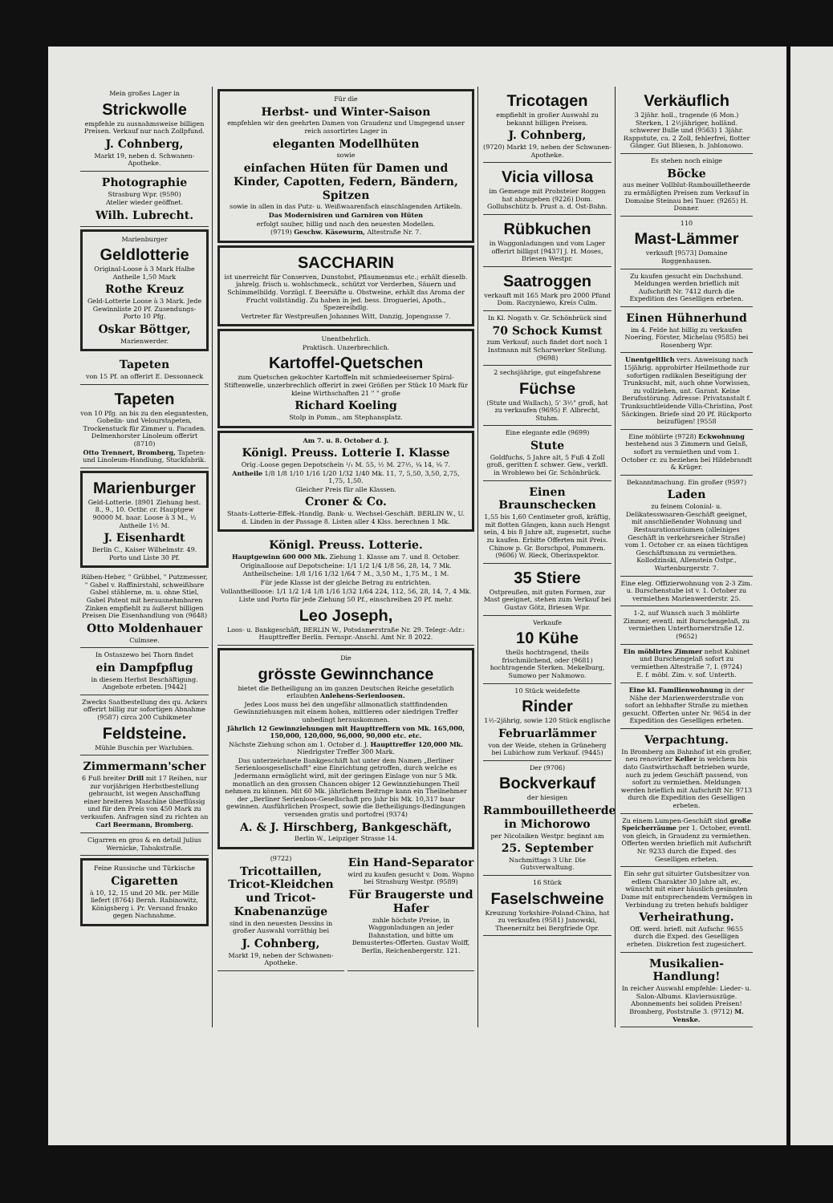Mein großes Lager in
Strickwolle
empfehle zu ausnahmsweise billigen Preisen. Verkauf nur nach Zollpfund.
J. Cohnberg,
Markt 19, neben d. Schwanen-Apotheke.
Photographie
Strasburg Wpr. (9590)
Atelier wieder geöffnet.
Wilh. Lubrecht.
Marienburger
Geldlotterie
Original-Loose à 3 Mark Halbe Antheile 1,50 Mark
Rothe Kreuz
Geld-Lotterie Loose à 3 Mark. Jede Gewinnliste 20 Pf. Zusendungs-Porto 10 Pfg.
Oskar Böttger,
Marienwerder.
Tapeten
von 15 Pf. an offerirt E. Dessonneck
Tapeten
von 10 Pfg. an bis zu den elegantesten, Gobelin- und Velourstapeten, Trockenstuck für Zimmer u. Facaden. Delmenhorster Linoleum offerirt (8710)
Otto Trennert, Bromberg, Tapeten- und Linoleum-Handlung, Stuckfabrik.
Marienburger
Geld-Lotterie. [8901 Ziehung best. 8., 9., 10. Octbr. cr. Hauptgew 90000 M. baar. Loose à 3 M., ½ Antheile 1½ M.
J. Eisenhardt
Berlin C., Kaiser Wilhelmstr. 49. Porto und Liste 30 Pf.
Rüben-Heber, " Grübbel, " Putzmesser, " Gabel v. Raffinirstahl, schweißbare Gabel stählerne, m. u. ohne Stiel, Gabel Patent mit herausnehmbaren Zinken empfiehlt zu äußerst billigen Preisen Die Eisenhandlung von (9648)
Otto Moldenhauer
Culmsee.
In Ostaszewo bei Thorn findet
ein Dampfpflug
in diesem Herbst Beschäftigung. Angebote erbeten. [9442]
Zwecks Saatbestellung des qu. Ackers offerirt billig zur sofortigen Abnahme (9587) circa 200 Cubikmeter
Feldsteine.
Mühle Buschin per Warlubien.
Zimmermann'scher
6 Fuß breiter Drill mit 17 Reihen, nur zur vorjährigen Herbstbestellung gebraucht, ist wegen Anschaffung einer breiteren Maschine überflüssig und für den Preis von 450 Mark zu verkaufen. Anfragen sind zu richten an
Carl Beermann, Bromberg.
Cigarren en gros & en detail Julius Wernicke, Tabakstraße.
Feine Russische und Türkische
Cigaretten
à 10, 12, 15 und 20 Mk. per Mille liefert (8764) Bernh. Rabinowitz, Königsberg i. Pr. Versand franko gegen Nachnahme.
Für die
Herbst- und Winter-Saison
empfehlen wir den geehrten Damen von Graudenz und Umgegend unser reich assortirtes Lager in
eleganten Modellhüten
sowie
einfachen Hüten für Damen und Kinder, Capotten, Federn, Bändern, Spitzen
sowie in allen in das Putz- u. Weißwaarenfach einschlagenden Artikeln.
Das Modernisiren und Garniren von Hüten
erfolgt sauber, billig und nach den neuesten Modellen.
(9719) Geschw. Käsewurm, Altestraße Nr. 7.
SACCHARIN
ist unerreicht für Conserven, Dunstobst, Pflaumenmus etc.; erhält dieselb. jahrelg. frisch u. wohlschmeck., schützt vor Verderben, Säuern und Schimmelbildg. Vorzügl. f. Beersäfte u. Obstweine, erhält das Aroma der Frucht vollständig. Zu haben in jed. bess. Drogueriei, Apoth., Spezereihdlg.
Vertreter für Westpreußen Johannes Witt, Danzig, Jopengasse 7.
Unentbehrlich.
Praktisch. Unzerbrechlich.
Kartoffel-Quetschen
zum Quetschen gekochter Kartoffeln mit schmiedeeiserner Spiral-Stiftenwelle, unzerbrechlich offerirt in zwei Größen per Stück 10 Mark für kleine Wirthschaften 21 " " große
Richard Koeling
Stolp in Pomm., am Stephansplatz.
Am 7. u. 8. October d. J.
Königl. Preuss. Lotterie I. Klasse
Orig.-Loose gegen Depotschein ¹/₁ M. 55, ½ M. 27½, ¼ 14, ⅛ 7.
Antheile 1/8 1/8 1/10 1/16 1/20 1/32 1/40 Mk. 11, 7, 5,50, 3,50, 2,75, 1,75, 1,50.
Gleicher Preis für alle Klassen.
Croner & Co.
Staats-Lotterie-Effek.-Handlg. Bank- u. Wechsel-Geschäft. BERLIN W., U. d. Linden in der Passage 8. Listen aller 4 Klss. berechnen 1 Mk.
Königl. Preuss. Lotterie.
Hauptgewinn 600 000 Mk. Ziehung 1. Klasse am 7. und 8. October.
Originalloose auf Depotscheine: 1/1 1/2 1/4 1/8 56, 28, 14, 7 Mk.
Antheilscheine: 1/8 1/16 1/32 1/64 7 M., 3,50 M., 1,75 M., 1 M.
Für jede Klasse ist der gleiche Betrag zu entrichten.
Vollantheilloose: 1/1 1/2 1/4 1/8 1/16 1/32 1/64 224, 112, 56, 28, 14, 7, 4 Mk.
Liste und Porto für jede Ziehung 50 Pf., einschreiben 20 Pf. mehr.
Leo Joseph,
Loos- u. Bankgeschäft, BERLIN W., Potsdamerstraße Nr. 29. Telegr.-Adr.: Haupttreffer Berlin. Fernspr.-Anschl. Amt Nr. 8 2022.
Die
grösste Gewinnchance
bietet die Betheiligung an im ganzen Deutschen Reiche gesetzlich erlaubten Anlehens-Serienloosen.
Jedes Loos muss bei den ungefähr allmonatlich stattfindenden Gewinnziehungen mit einem hohen, mittleren oder niedrigen Treffer unbedingt herauskommen.
Jährlich 12 Gewinnziehungen mit Haupttreffern von Mk. 165,000, 150,000, 120,000, 96,000, 90,000 etc. etc.
Nächste Ziehung schon am 1. October d. J. Haupttreffer 120,000 Mk. Niedrigster Treffer 300 Mark.
Das unterzeichnete Bankgeschäft hat unter dem Namen „Berliner Serienloosgesellschaft" eine Einrichtung getroffen, durch welche es Jedermann ermöglicht wird, mit der geringen Einlage von nur 5 Mk. monatlich an den grossen Chancen obiger 12 Gewinnziehungen Theil nehmen zu können. Mit 60 Mk. jährlichem Beitrage kann ein Theilnehmer der „Berliner Serienloos-Gesellschaft pro Jahr bis Mk. 10,317 baar gewinnen. Ausführlichen Prospect, sowie die Betheiligungs-Bedingungen versenden gratis und portofrei (9374)
A. & J. Hirschberg, Bankgeschäft,
Berlin W., Leipziger Strasse 14.
(9722)
Tricottaillen, Tricot-Kleidchen und Tricot-Knabenanzüge
sind in den neuesten Dessins in großer Auswahl vorräthig bei
J. Cohnberg,
Markt 19, neben der Schwanen-Apotheke.
Ein Hand-Separator
wird zu kaufen gesucht v. Dom. Wapno bei Strasburg Westpr. (9589)
Für Braugerste und Hafer
zahle höchste Preise, in Waggonladungen an jeder Bahnstation, und bitte um Bemustertes-Offerten. Gustav Wolff, Berlin, Reichenbergerstr. 121.
Tricotagen
empfiehlt in großer Auswahl zu bekannt billigen Preisen.
J. Cohnberg,
(9720) Markt 19, neben der Schwanen-Apotheke.
Vicia villosa
im Gemenge mit Probsteier Roggen hat abzugeben (9226) Dom. Gollubschütz b. Prust a. d. Ost-Bahn.
Rübkuchen
in Waggonladungen und vom Lager offerirt billigst [9437] J. H. Moses, Briesen Westpr.
Saatroggen
verkauft mit 165 Mark pro 2000 Pfund Dom. Raczyniewo, Kreis Culm.
In Kl. Nogath v. Gr. Schönbrück sind
70 Schock Kumst
zum Verkauf; auch findet dort noch 1 Instmann mit Scharwerker Stellung. (9698)
2 sechsjährige, gut eingefahrene
Füchse
(Stute und Wallach), 5' 3½" groß, hat zu verkaufen (9695) F. Albrecht, Stuhm.
Eine elegante edle (9699)
Stute
Goldfuchs, 5 Jahre alt, 5 Fuß 4 Zoll groß, geritten f. schwer. Gew., verkfl. in Wroblewo bei Gr. Schönbrück.
Einen Braunschecken
1,55 bis 1,60 Centimeter groß, kräftig, mit flotten Gängen, kann auch Hengst sein, 4 bis 8 Jahre alt, zugesetzt, suche zu kaufen. Erbitte Offerten mit Preis. Chinow p. Gr. Borschpol, Pommern. (9606) W. Rieck, Oberinspektor.
35 Stiere
Ostpreußen, mit guten Formen, zur Mast geeignet, stehen zum Verkauf bei Gustav Götz, Briesen Wpr.
Verkaufe
10 Kühe
theils hochtragend, theils frischmilchend, oder (9681) hochtragende Sterken. Mekelburg, Sumowo per Nahmowo.
10 Stück weidefette
Rinder
1½-2jährig, sowie 120 Stück englische
Februarlämmer
von der Weide, stehen in Grüneberg bei Lubichow zum Verkauf. (9445)
Der (9706)
Bockverkauf
der hiesigen
Rammbouilletheerde in Michorowo
per Nicolaiken Westpr. beginnt am
25. September
Nachmittags 3 Uhr. Die Gutsverwaltung.
16 Stück
Faselschweine
Kreuzung Yorkshire-Poland-China, hat zu verkaufen (9581) Janowski, Theenernitz bei Bergfriede Opr.
Verkäuflich
3 2jähr. holl., tragende (6 Mon.) Sterken, 1 2½jähriger, holländ. schwerer Bulle und (9563) 1 3jähr. Rappstute, ca. 2 Zoll, fehlerfrei, flotter Gänger. Gut Bliesen, b. Jablonowo.
Es stehen noch einige
Böcke
aus meiner Vollblut-Rambouilletheerde zu ermäßigten Preisen zum Verkauf in Domaine Steinau bei Tauer. (9265) H. Donner.
110
Mast-Lämmer
verkauft [9573] Domaine Roggenhausen.
Zu kaufen gesucht ein Dachshund. Meldungen werden brieflich mit Aufschrift Nr. 7412 durch die Expedition des Geselligen erbeten.
Einen Hühnerhund
im 4. Felde hat billig zu verkaufen Noering, Förster, Michelau (9585) bei Rosenberg Wpr.
Unentgeltlich vers. Anweisung nach 15jährig. approbirter Heilmethode zur sofortigen radikalen Beseitigung der Trunksucht, mit, auch ohne Vorwissen, zu vollziehen, unt. Garant. Keine Berufsstörung. Adresse: Privatanstalt f. Trunksuchtleidende Villa-Christina, Post Säckingen. Briefe sind 20 Pf. Rückporto beizufügen! [9558
Eine möblirte (9728) Eckwohnung bestehend aus 3 Zimmern und Gelaß, sofort zu vermiethen und vom 1. October cr. zu beziehen bei Hildebrandt & Krüger.
Bekanntmachung. Ein großer (9597)
Laden
zu feinem Colonial- u. Delikatesswaaren-Geschäft geeignet, mit anschließender Wohnung und Restaurationsräumen (alleiniges Geschäft in verkehrsreicher Straße) vom 1. October cr. an einen tüchtigen Geschäftsmann zu vermiethen. Kollodzinski, Allenstein Ostpr., Wartenburgerstr. 7.
Eine eleg. Offizierwohnung von 2-3 Zim. u. Burschenstube ist v. 1. October zu vermiethen Marienwerderstr. 25.
1-2, auf Wunsch auch 3 möblirte Zimmer, eventl. mit Burschengelaß, zu vermiethen Unterthornerstraße 12. (9652)
Ein möblirtes Zimmer nebst Kabinet und Burschengelaß sofort zu vermiethen Altestraße 7, I. (9724)
E. f. möbl. Zim. v. sof. Unterth.
Eine kl. Familienwohnung in der Nähe der Marienwerderstraße von sofort an lebhafter Straße zu miethen gesucht. Offerten unter Nr. 9654 in der Expedition des Geselligen erbeten.
Verpachtung.
In Bromberg am Bahnhof ist ein großer, neu renovirter Keller in welchem bis dato Gastwirthschaft betrieben wurde, auch zu jedem Geschäft passend, von sofort zu vermiethen. Meldungen werden brieflich mit Aufschrift Nr. 9713 durch die Expedition des Geselligen erbeten.
Zu einem Lumpen-Geschäft sind große Speicherräume per 1. October, eventl. von gleich, in Graudenz zu vermiethen. Offerten werden brieflich mit Aufschrift Nr. 9233 durch die Exped. des Geselligen erbeten.
Ein sehr gut situirter Gutsbesitzer von edlem Charakter 30 Jahre alt, ev., wünscht mit einer häuslich gesinnten Dame mit entsprechendem Vermögen in Verbindung zu treten behufs baldiger
Verheirathung.
Off. werd. briefl. mit Aufschr. 9655 durch die Exped. des Geselligen erbeten. Diskretion fest zugesichert.
Musikalien-Handlung!
In reicher Auswahl empfehle: Lieder- u. Salon-Albums. Klavierauszüge. Abonnements bei soliden Preisen! Bromberg, Poststraße 3. (9712) M. Venske.